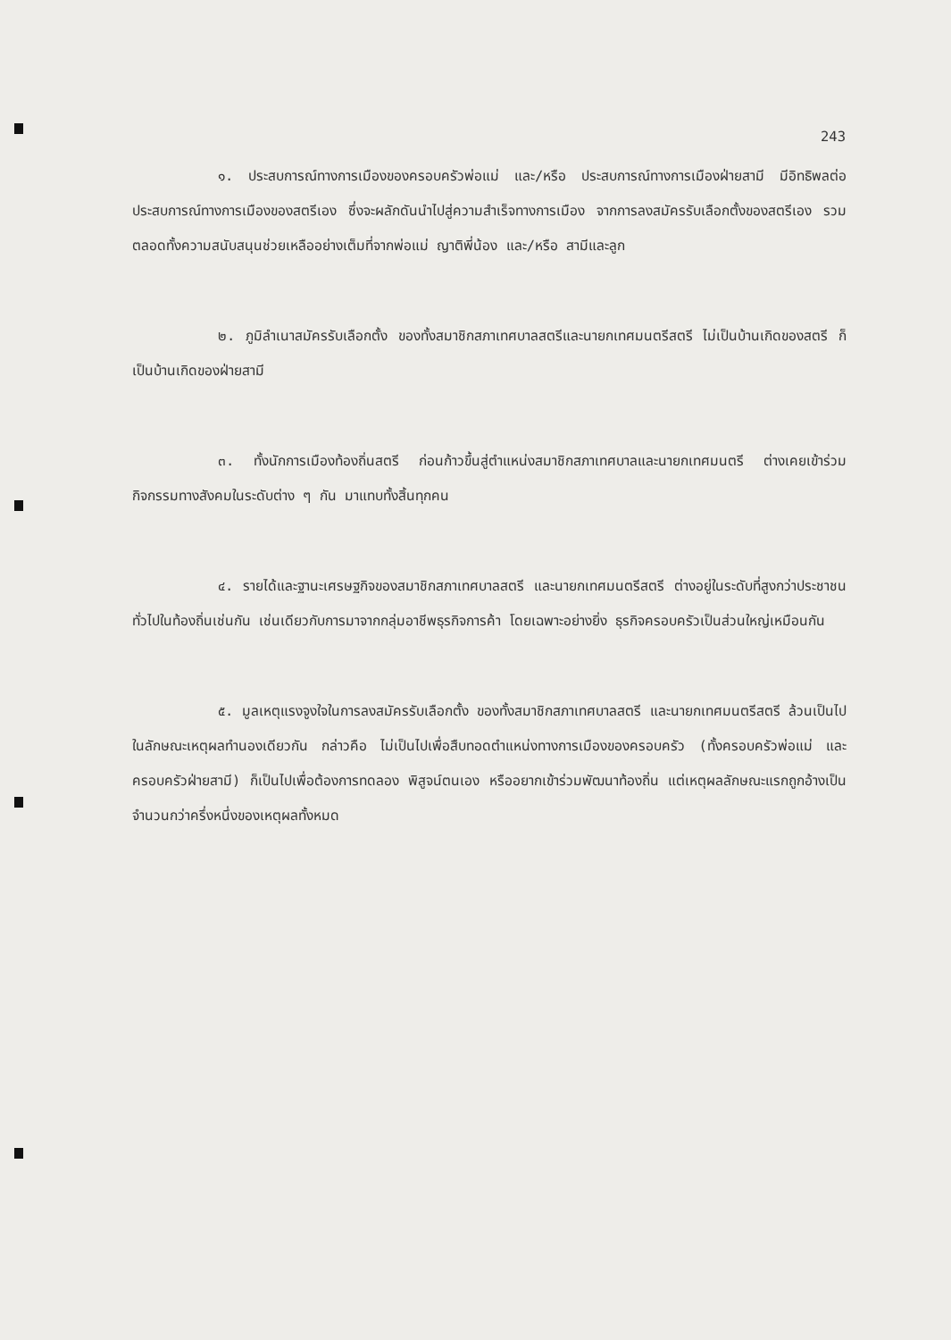243
๑. ประสบการณ์ทางการเมืองของครอบครัวพ่อแม่ และ/หรือ ประสบการณ์ทางการเมืองฝ่ายสามี มีอิทธิพลต่อประสบการณ์ทางการเมืองของสตรีเอง ซึ่งจะผลักดันนำไปสู่ความสำเร็จทางการเมือง จากการลงสมัครรับเลือกตั้งของสตรีเอง รวมตลอดทั้งความสนับสนุนช่วยเหลืออย่างเต็มที่จากพ่อแม่ ญาติพี่น้อง และ/หรือ สามีและลูก
๒. ภูมิลำเนาสมัครรับเลือกตั้ง ของทั้งสมาชิกสภาเทศบาลสตรีและนายกเทศมนตรีสตรี ไม่เป็นบ้านเกิดของสตรี ก็เป็นบ้านเกิดของฝ่ายสามี
๓. ทั้งนักการเมืองท้องถิ่นสตรี ก่อนก้าวขึ้นสู่ตำแหน่งสมาชิกสภาเทศบาลและนายกเทศมนตรี ต่างเคยเข้าร่วมกิจกรรมทางสังคมในระดับต่าง ๆ กัน มาแทบทั้งสิ้นทุกคน
๔. รายได้และฐานะเศรษฐกิจของสมาชิกสภาเทศบาลสตรี และนายกเทศมนตรีสตรี ต่างอยู่ในระดับที่สูงกว่าประชาชนทั่วไปในท้องถิ่นเช่นกัน เช่นเดียวกับการมาจากกลุ่มอาชีพธุรกิจการค้า โดยเฉพาะอย่างยิ่ง ธุรกิจครอบครัวเป็นส่วนใหญ่เหมือนกัน
๕. มูลเหตุแรงจูงใจในการลงสมัครรับเลือกตั้ง ของทั้งสมาชิกสภาเทศบาลสตรี และนายกเทศมนตรีสตรี ล้วนเป็นไปในลักษณะเหตุผลทำนองเดียวกัน กล่าวคือ ไม่เป็นไปเพื่อสืบทอดตำแหน่งทางการเมืองของครอบครัว (ทั้งครอบครัวพ่อแม่ และครอบครัวฝ่ายสามี) ก็เป็นไปเพื่อต้องการทดลอง พิสูจน์ตนเอง หรืออยากเข้าร่วมพัฒนาท้องถิ่น แต่เหตุผลลักษณะแรกถูกอ้างเป็นจำนวนกว่าครึ่งหนึ่งของเหตุผลทั้งหมด